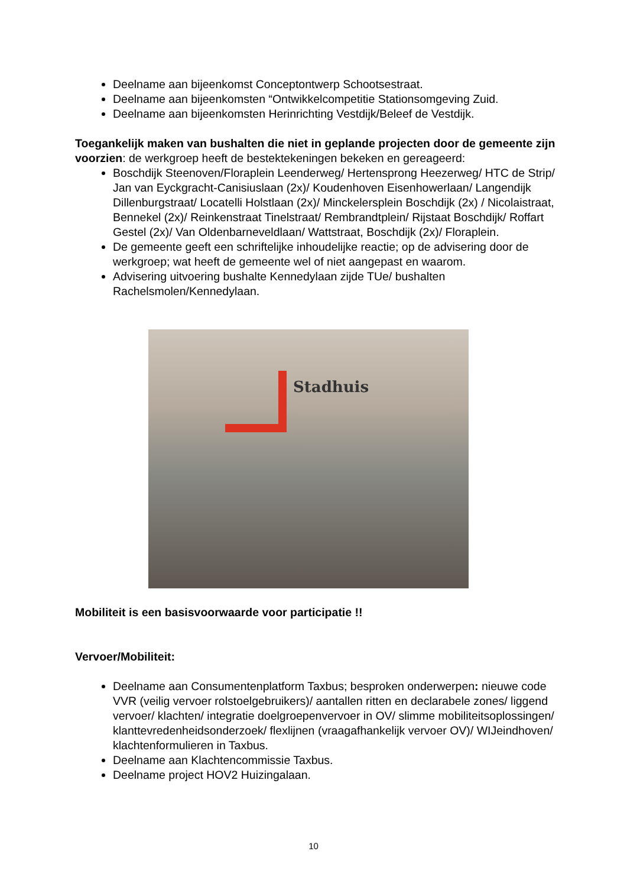Deelname aan bijeenkomst Conceptontwerp Schootsestraat.
Deelname aan bijeenkomsten “Ontwikkelcompetitie Stationsomgeving Zuid.
Deelname aan bijeenkomsten Herinrichting Vestdijk/Beleef de Vestdijk.
Toegankelijk maken van bushalten die niet in geplande projecten door de gemeente zijn voorzien: de werkgroep heeft de bestektekeningen bekeken en gereageerd:
Boschdijk Steenoven/Floraplein Leenderweg/ Hertensprong Heezerweg/ HTC de Strip/ Jan van Eyckgracht-Canisiuslaan (2x)/ Koudenhoven Eisenhowerlaan/ Langendijk Dillenburgstraat/ Locatelli Holstlaan (2x)/ Minckelersplein Boschdijk (2x) / Nicolaistraat, Bennekel (2x)/ Reinkenstraat Tinelstraat/ Rembrandtplein/ Rijstaat Boschdijk/ Roffart Gestel (2x)/ Van Oldenbarneveldlaan/ Wattstraat, Boschdijk (2x)/ Floraplein.
De gemeente geeft een schriftelijke inhoudelijke reactie; op de advisering door de werkgroep; wat heeft de gemeente wel of niet aangepast en waarom.
Advisering uitvoering bushalte Kennedylaan zijde TUe/ bushalten Rachelsmolen/Kennedylaan.
Stadhuis
Mobiliteit is een basisvoorwaarde voor participatie !!
Vervoer/Mobiliteit:
Deelname aan Consumentenplatform Taxbus; besproken onderwerpen: nieuwe code VVR (veilig vervoer rolstoelgebruikers)/ aantallen ritten en declarabele zones/ liggend vervoer/ klachten/ integratie doelgroepenvervoer in OV/ slimme mobiliteitsoplossingen/ klanttevredenheidsonderzoek/ flexlijnen (vraagafhankelijk vervoer OV)/ WIJeindhoven/ klachtenformulieren in Taxbus.
Deelname aan Klachtencommissie Taxbus.
Deelname project HOV2 Huizingalaan.
10